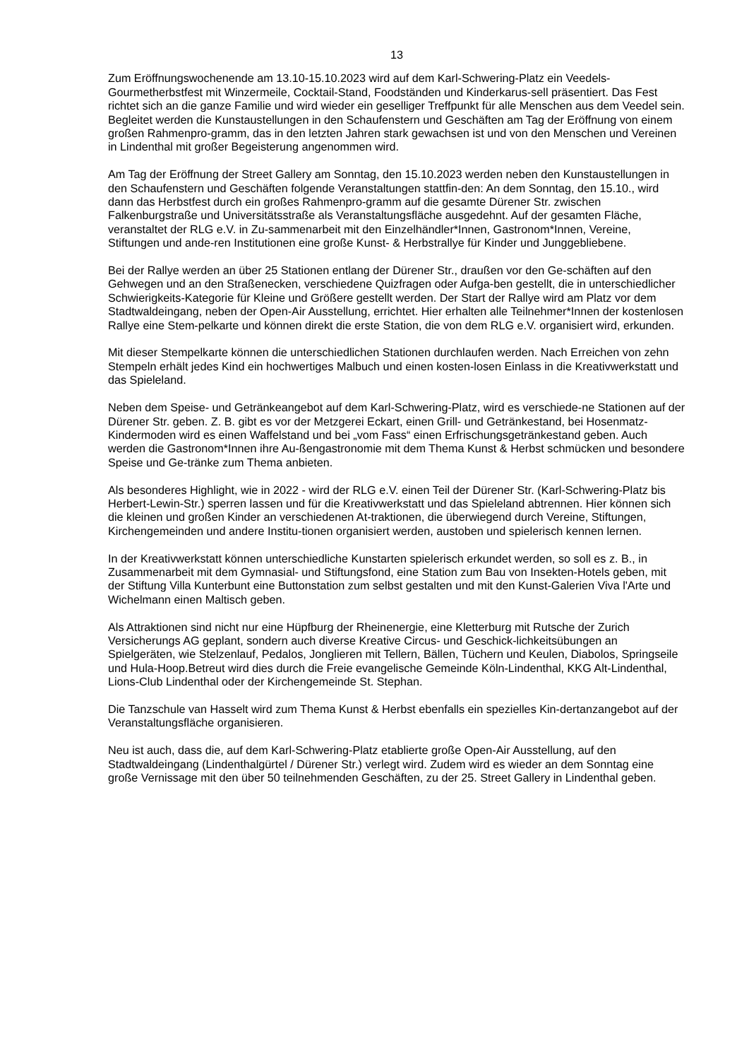13
Zum Eröffnungswochenende am 13.10-15.10.2023 wird auf dem Karl-Schwering-Platz ein Veedels-Gourmetherbstfest mit Winzermeile, Cocktail-Stand, Foodständen und Kinderkarus-sell präsentiert. Das Fest richtet sich an die ganze Familie und wird wieder ein geselliger Treffpunkt für alle Menschen aus dem Veedel sein. Begleitet werden die Kunstaustellungen in den Schaufenstern und Geschäften am Tag der Eröffnung von einem großen Rahmenpro-gramm, das in den letzten Jahren stark gewachsen ist und von den Menschen und Vereinen in Lindenthal mit großer Begeisterung angenommen wird.
Am Tag der Eröffnung der Street Gallery am Sonntag, den 15.10.2023 werden neben den Kunstaustellungen in den Schaufenstern und Geschäften folgende Veranstaltungen stattfin-den: An dem Sonntag, den 15.10., wird dann das Herbstfest durch ein großes Rahmenpro-gramm auf die gesamte Dürener Str. zwischen Falkenburgstraße und Universitätsstraße als Veranstaltungsfläche ausgedehnt. Auf der gesamten Fläche, veranstaltet der RLG e.V. in Zu-sammenarbeit mit den Einzelhändler*Innen, Gastronom*Innen, Vereine, Stiftungen und ande-ren Institutionen eine große Kunst- & Herbstrallye für Kinder und Junggebliebene.
Bei der Rallye werden an über 25 Stationen entlang der Dürener Str., draußen vor den Ge-schäften auf den Gehwegen und an den Straßenecken, verschiedene Quizfragen oder Aufga-ben gestellt, die in unterschiedlicher Schwierigkeits-Kategorie für Kleine und Größere gestellt werden. Der Start der Rallye wird am Platz vor dem Stadtwaldeingang, neben der Open-Air Ausstellung, errichtet. Hier erhalten alle Teilnehmer*Innen der kostenlosen Rallye eine Stem-pelkarte und können direkt die erste Station, die von dem RLG e.V. organisiert wird, erkunden.
Mit dieser Stempelkarte können die unterschiedlichen Stationen durchlaufen werden. Nach Erreichen von zehn Stempeln erhält jedes Kind ein hochwertiges Malbuch und einen kosten-losen Einlass in die Kreativwerkstatt und das Spieleland.
Neben dem Speise- und Getränkeangebot auf dem Karl-Schwering-Platz, wird es verschiede-ne Stationen auf der Dürener Str. geben. Z. B. gibt es vor der Metzgerei Eckart, einen Grill- und Getränkestand, bei Hosenmatz-Kindermoden wird es einen Waffelstand und bei „vom Fass“ einen Erfrischungsgetränkestand geben. Auch werden die Gastronom*Innen ihre Au-ßengastronomie mit dem Thema Kunst & Herbst schmücken und besondere Speise und Ge-tränke zum Thema anbieten.
Als besonderes Highlight, wie in 2022 - wird der RLG e.V. einen Teil der Dürener Str. (Karl-Schwering-Platz bis Herbert-Lewin-Str.) sperren lassen und für die Kreativwerkstatt und das Spieleland abtrennen. Hier können sich die kleinen und großen Kinder an verschiedenen At-traktionen, die überwiegend durch Vereine, Stiftungen, Kirchengemeinden und andere Institu-tionen organisiert werden, austoben und spielerisch kennen lernen.
In der Kreativwerkstatt können unterschiedliche Kunstarten spielerisch erkundet werden, so soll es z. B., in Zusammenarbeit mit dem Gymnasial- und Stiftungsfond, eine Station zum Bau von Insekten-Hotels geben, mit der Stiftung Villa Kunterbunt eine Buttonstation zum selbst gestalten und mit den Kunst-Galerien Viva l'Arte und Wichelmann einen Maltisch geben.
Als Attraktionen sind nicht nur eine Hüpfburg der Rheinenergie, eine Kletterburg mit Rutsche der Zurich Versicherungs AG geplant, sondern auch diverse Kreative Circus- und Geschick-lichkeitsübungen an Spielgeräten, wie Stelzenlauf, Pedalos, Jonglieren mit Tellern, Bällen, Tüchern und Keulen, Diabolos, Springseile und Hula-Hoop.Betreut wird dies durch die Freie evangelische Gemeinde Köln-Lindenthal, KKG Alt-Lindenthal, Lions-Club Lindenthal oder der Kirchengemeinde St. Stephan.
Die Tanzschule van Hasselt wird zum Thema Kunst & Herbst ebenfalls ein spezielles Kin-dertanzangebot auf der Veranstaltungsfläche organisieren.
Neu ist auch, dass die, auf dem Karl-Schwering-Platz etablierte große Open-Air Ausstellung, auf den Stadtwaldeingang (Lindenthalgürtel / Dürener Str.) verlegt wird. Zudem wird es wieder an dem Sonntag eine große Vernissage mit den über 50 teilnehmenden Geschäften, zu der 25. Street Gallery in Lindenthal geben.